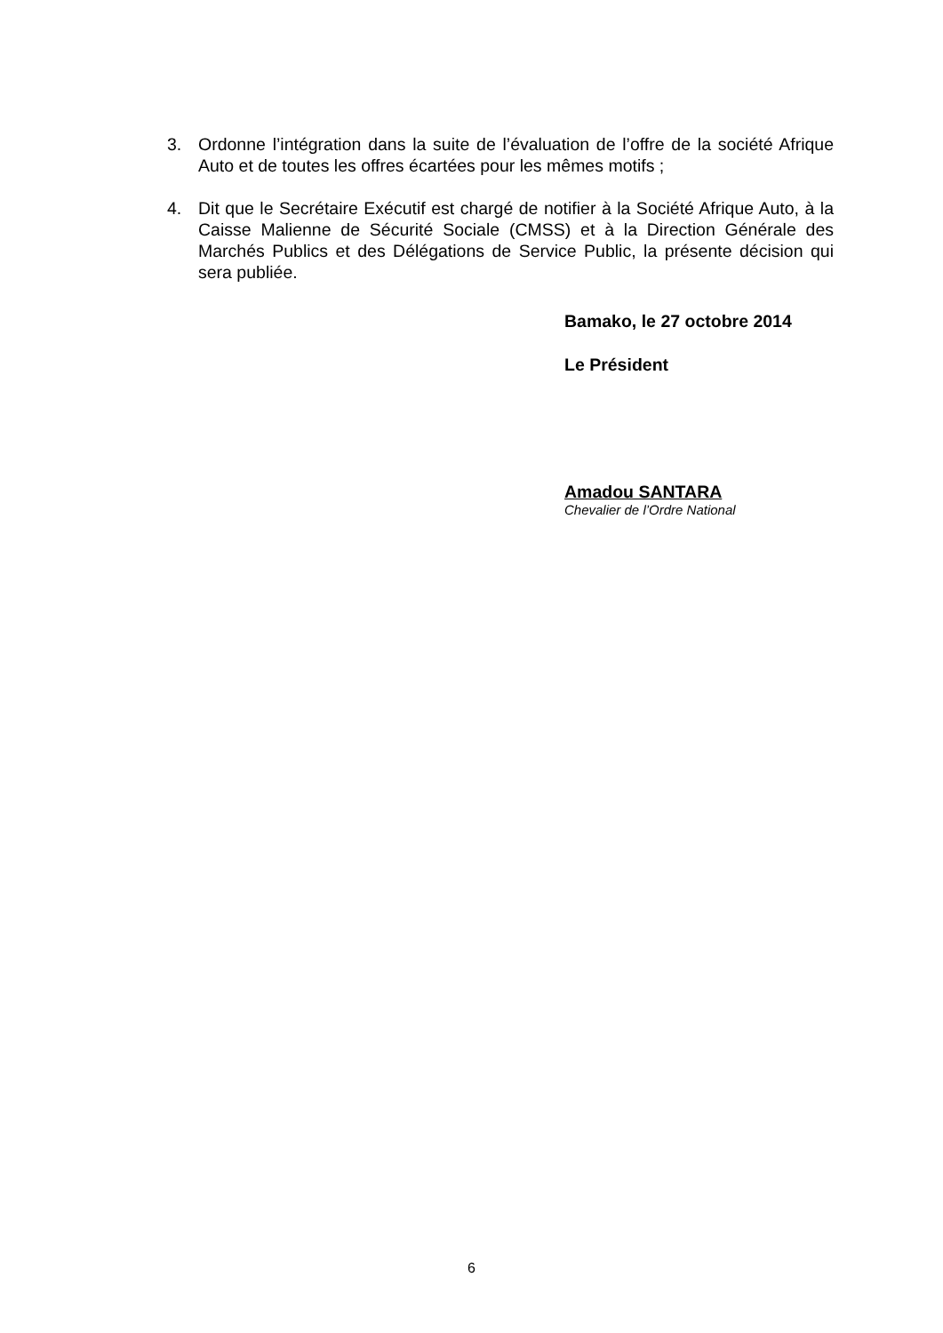3. Ordonne l’intégration dans la suite de l’évaluation de l’offre de la société Afrique Auto et de toutes les offres écartées pour les mêmes motifs ;
4. Dit que le Secrétaire Exécutif est chargé de notifier à la Société Afrique Auto, à la Caisse Malienne de Sécurité Sociale (CMSS) et à la Direction Générale des Marchés Publics et des Délégations de Service Public, la présente décision qui sera publiée.
Bamako, le 27 octobre 2014
Le Président
Amadou SANTARA
Chevalier de l’Ordre National
6